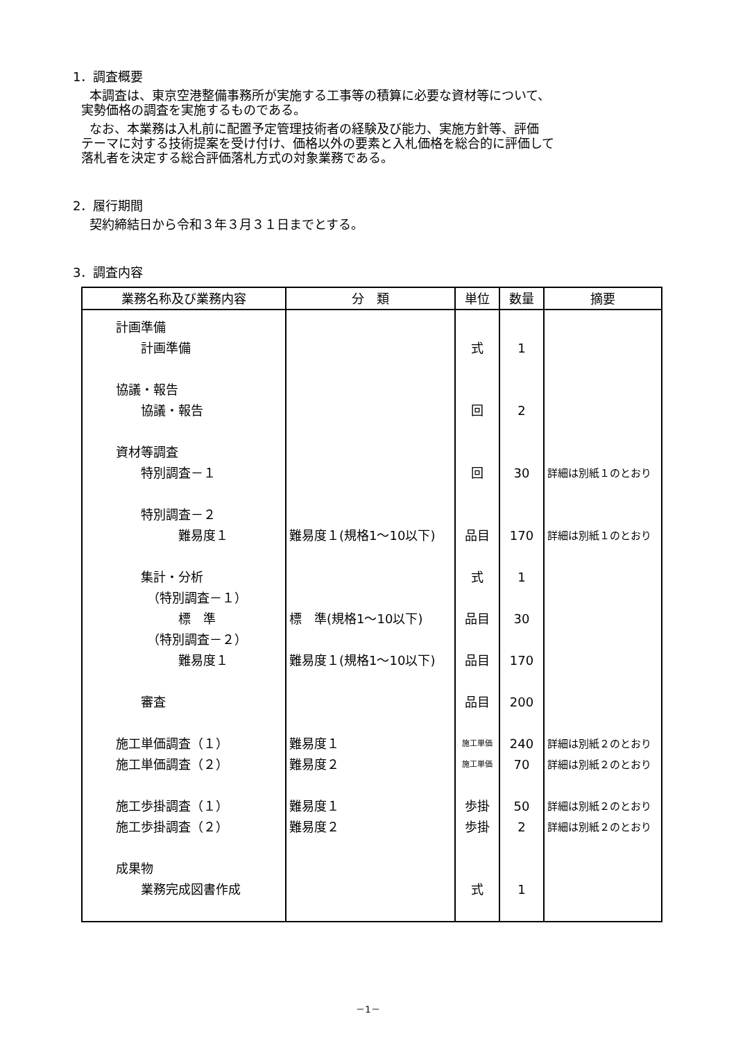1．調査概要
本調査は、東京空港整備事務所が実施する工事等の積算に必要な資材等について、
実勢価格の調査を実施するものである。
なお、本業務は入札前に配置予定管理技術者の経験及び能力、実施方針等、評価
テーマに対する技術提案を受け付け、価格以外の要素と入札価格を総合的に評価して
落札者を決定する総合評価落札方式の対象業務である。
2．履行期間
契約締結日から令和３年３月３１日までとする。
3．調査内容
| 業務名称及び業務内容 | 分 類 | 単位 | 数量 | 摘要 |
| --- | --- | --- | --- | --- |
| 計画準備 計画準備 協議・報告 協議・報告 資材等調査 特別調査－１ 特別調査－２ 難易度１ 集計・分析 （特別調査－１） 標 準 （特別調査－２） 難易度１ 審査 施工単価調査（１） 施工単価調査（２） 施工歩掛調査（１） 施工歩掛調査（２） 成果物 業務完成図書作成 | 難易度１(規格1～10以下) 標 準(規格1～10以下) 難易度１(規格1～10以下) 難易度１ 難易度２ 難易度１ 難易度２ | 式 回 回 品目 式 品目 品目 品目 施工単価 施工単価 歩掛 歩掛 式 | 1 2 30 170 1 30 170 200 240 70 50 2 1 | 詳細は別紙１のとおり 詳細は別紙１のとおり 詳細は別紙２のとおり 詳細は別紙２のとおり 詳細は別紙２のとおり 詳細は別紙２のとおり |
－1－